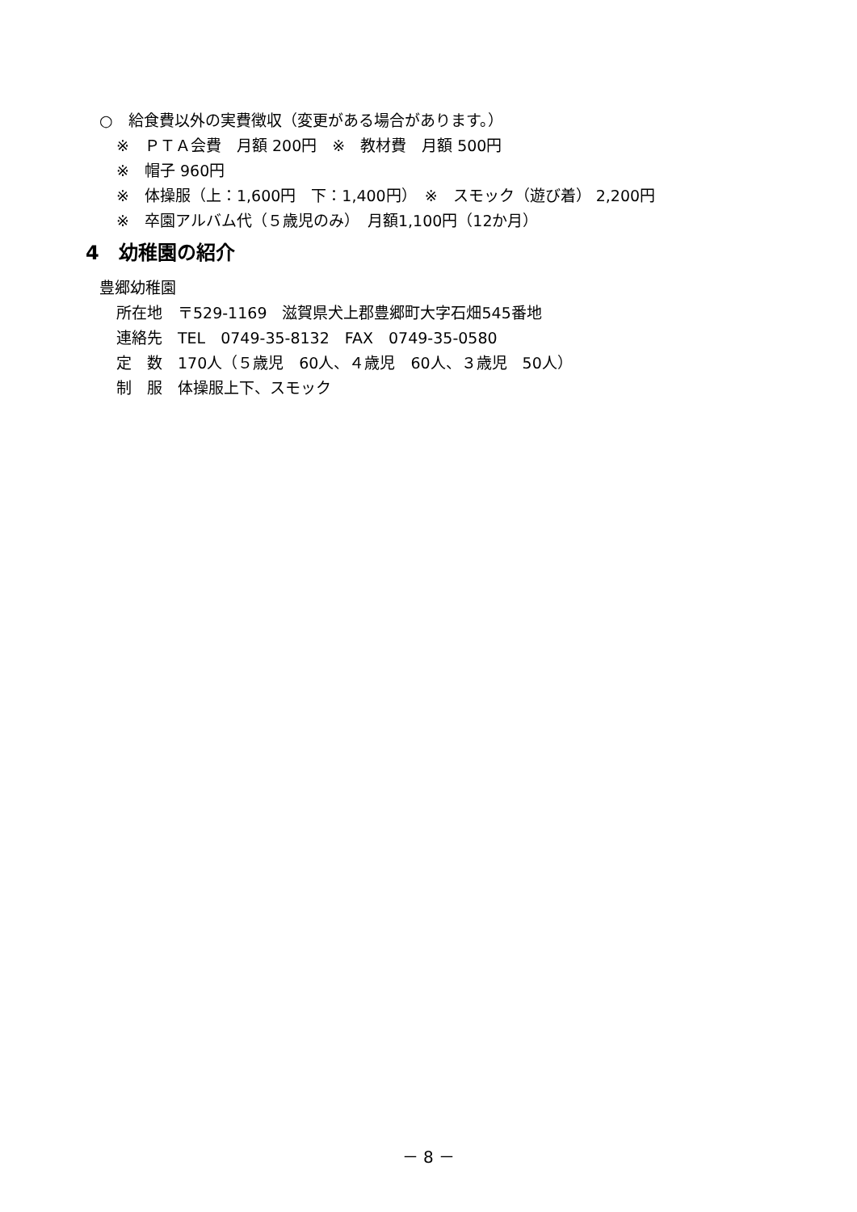○　給食費以外の実費徴収（変更がある場合があります。）
※　ＰＴＡ会費　月額 200円　※　教材費　月額 500円
※　帽子 960円
※　体操服（上：1,600円　下：1,400円）　※　スモック（遊び着） 2,200円
※　卒園アルバム代（５歳児のみ）　月額1,100円（12か月）
4　幼稚園の紹介
豊郷幼稚園
所在地　〒529-1169　滋賀県犬上郡豊郷町大字石畑545番地
連絡先　TEL　0749-35-8132　FAX　0749-35-0580
定　数　170人（５歳児　60人、４歳児　60人、３歳児　50人）
制　服　体操服上下、スモック
－ 8 －